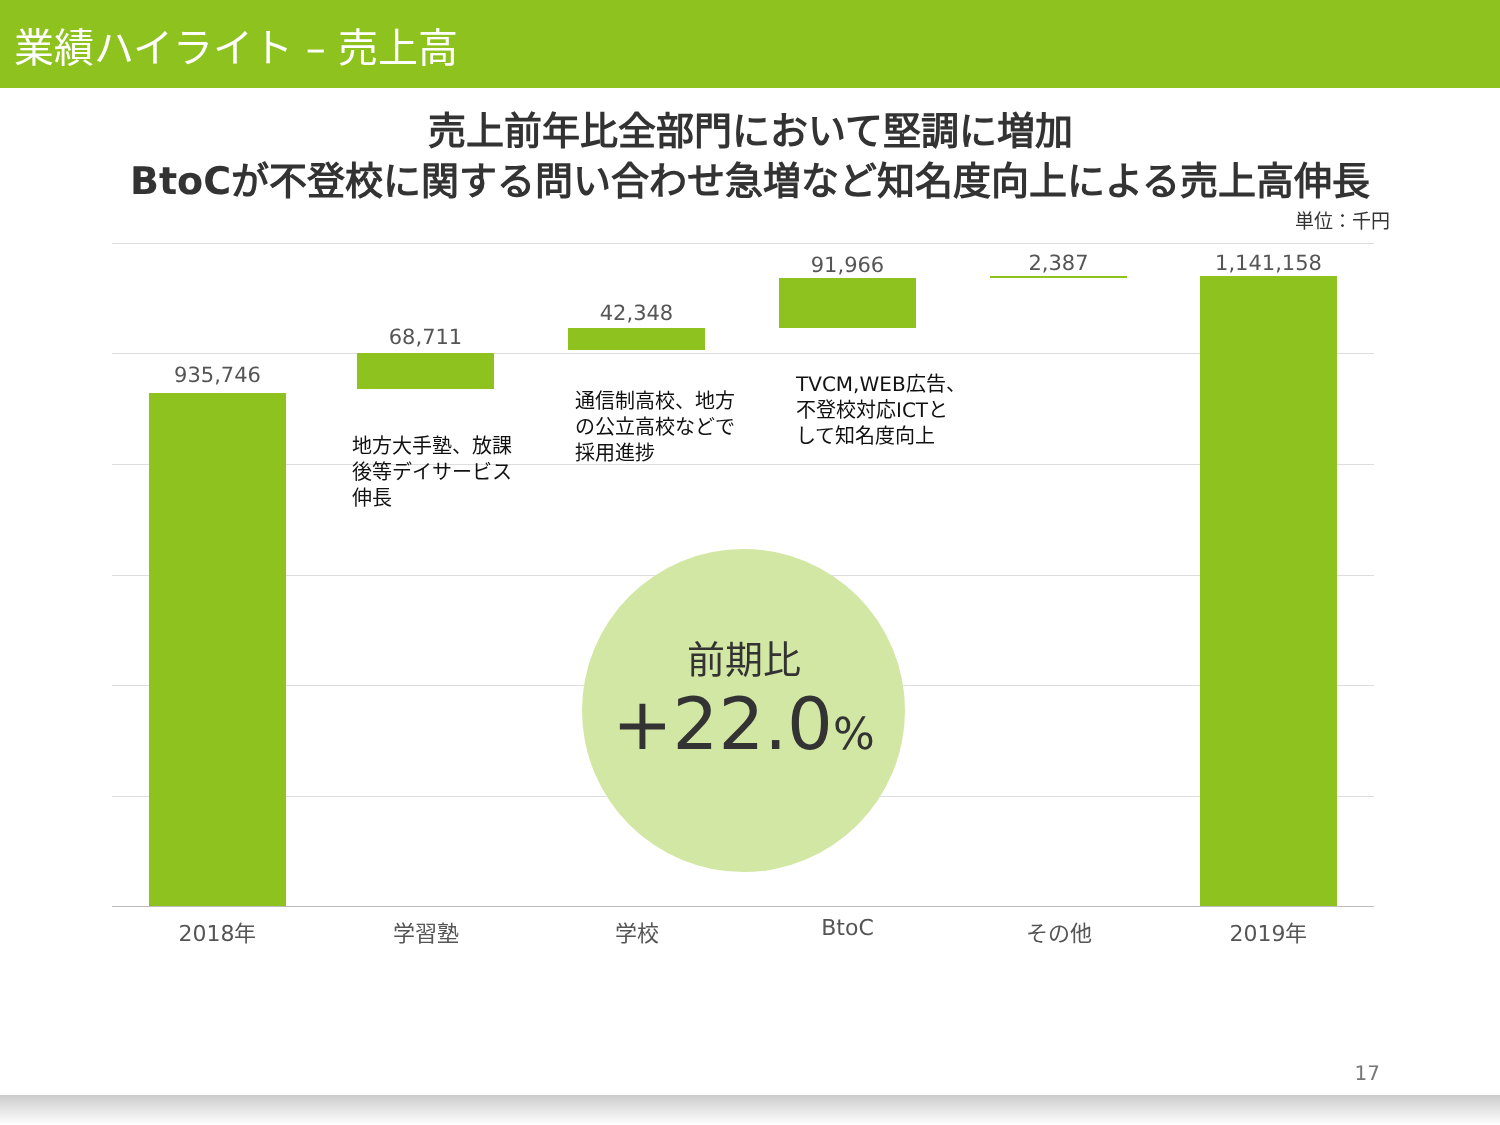業績ハイライト – 売上高
売上前年比全部門において堅調に増加
BtoCが不登校に関する問い合わせ急増など知名度向上による売上高伸長
単位：千円
935,746
68,711
地方大手塾、放課
後等デイサービス
伸長
42,348
通信制高校、地方
の公立高校などで
採用進捗
91,966
TVCM,WEB広告、
不登校対応ICTと
して知名度向上
2,387 1,141,158
前期比
+22.0%
2018年 学習塾 学校 BtoC その他 2019年
17